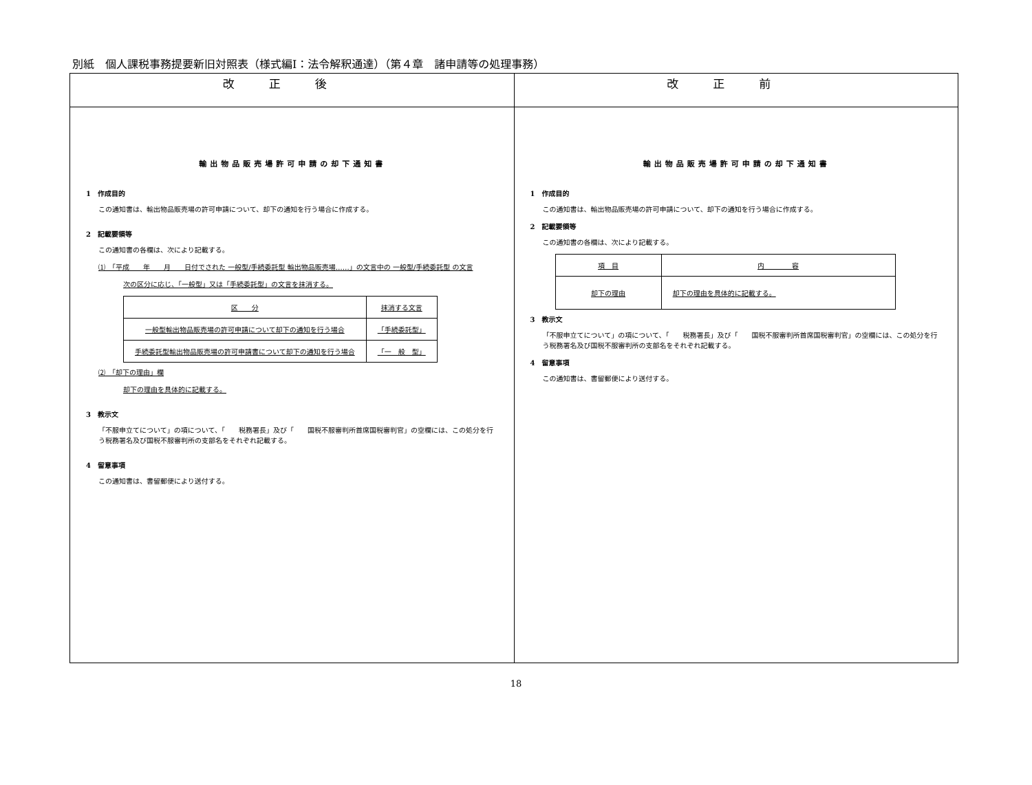別紙　個人課税事務提要新旧対照表（様式編Ⅰ：法令解釈通達）（第４章　諸申請等の処理事務）
| 改正後 | 改正前 |
| --- | --- |
| 輸出物品販売場許可申請の却下通知書 1 作成目的 この通知書は、輸出物品販売場の許可申請について、却下の通知を行う場合に作成する。 2 記載要領等 この通知書の各欄は、次により記載する。 ⑴ 「平成 年 月 日付でされた 一般型/手続委託型 輸出物品販売場……」の文言中の 一般型/手続委託型 の文言 次の区分に応じ、「一般型」又は「手続委託型」の文言を抹消する。 / 区 分 / 抹消する文言 / / 一般型輸出物品販売場の許可申請について却下の通知を行う場合 / 「手続委託型」 / / 手続委託型輸出物品販売場の許可申請書について却下の通知を行う場合 / 「一 般 型」 / ⑵ 「却下の理由」欄 却下の理由を具体的に記載する。 3 教示文 「不服申立てについて」の項について、「 税務署長」及び「 国税不服審判所首席国税審判官」の空欄には、この処分を行う税務署名及び国税不服審判所の支部名をそれぞれ記載する。 4 留意事項 この通知書は、書留郵便により送付する。 | 輸出物品販売場許可申請の却下通知書 1 作成目的 この通知書は、輸出物品販売場の許可申請について、却下の通知を行う場合に作成する。 2 記載要領等 この通知書の各欄は、次により記載する。 / 項 目 / 内 容 / / 却下の理由 / 却下の理由を具体的に記載する。 / 3 教示文 「不服申立てについて」の項について、「 税務署長」及び「 国税不服審判所首席国税審判官」の空欄には、この処分を行う税務署名及び国税不服審判所の支部名をそれぞれ記載する。 4 留意事項 この通知書は、書留郵便により送付する。 |
18